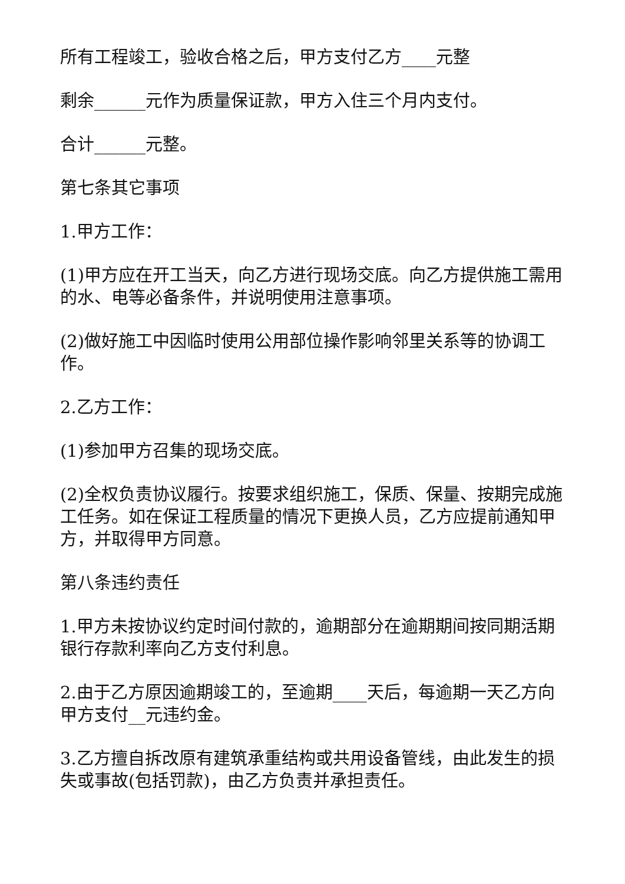所有工程竣工，验收合格之后，甲方支付乙方____元整
剩余______元作为质量保证款，甲方入住三个月内支付。
合计______元整。
第七条其它事项
1.甲方工作：
(1)甲方应在开工当天，向乙方进行现场交底。向乙方提供施工需用的水、电等必备条件，并说明使用注意事项。
(2)做好施工中因临时使用公用部位操作影响邻里关系等的协调工作。
2.乙方工作：
(1)参加甲方召集的现场交底。
(2)全权负责协议履行。按要求组织施工，保质、保量、按期完成施工任务。如在保证工程质量的情况下更换人员，乙方应提前通知甲方，并取得甲方同意。
第八条违约责任
1.甲方未按协议约定时间付款的，逾期部分在逾期期间按同期活期银行存款利率向乙方支付利息。
2.由于乙方原因逾期竣工的，至逾期____天后，每逾期一天乙方向甲方支付__元违约金。
3.乙方擅自拆改原有建筑承重结构或共用设备管线，由此发生的损失或事故(包括罚款)，由乙方负责并承担责任。